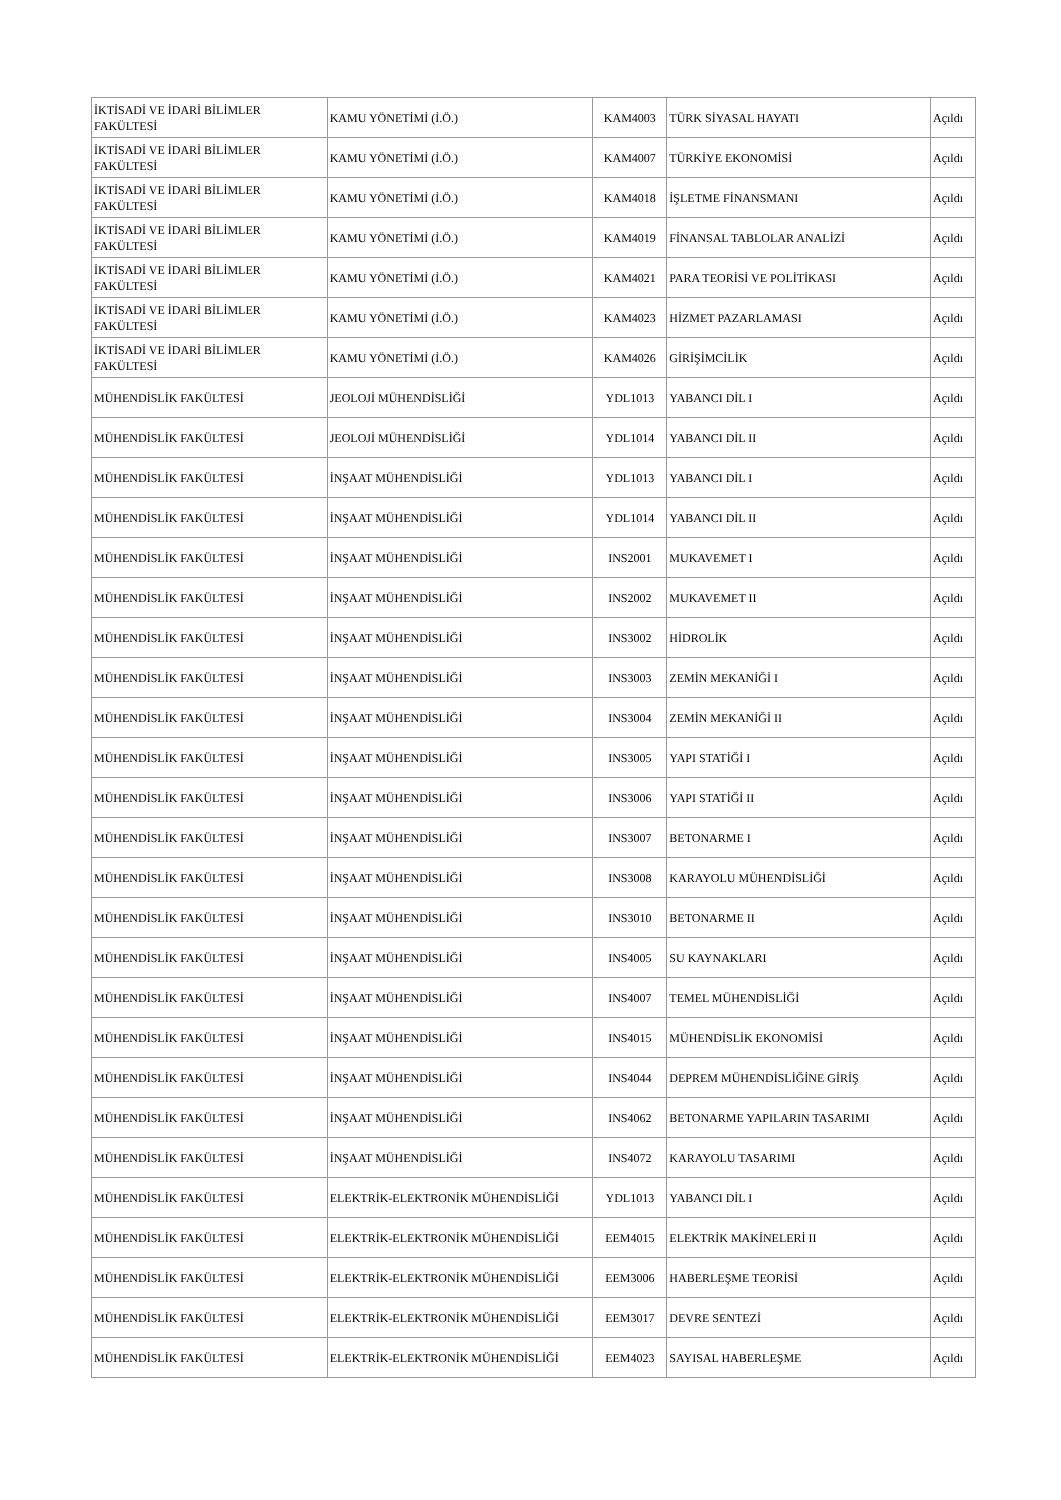| İKTİSADİ VE İDARİ BİLİMLER FAKÜLTESİ | KAMU YÖNETİMİ (İ.Ö.) | KAM4003 | TÜRK SİYASAL HAYATI | Açıldı |
| İKTİSADİ VE İDARİ BİLİMLER FAKÜLTESİ | KAMU YÖNETİMİ (İ.Ö.) | KAM4007 | TÜRKİYE EKONOMİSİ | Açıldı |
| İKTİSADİ VE İDARİ BİLİMLER FAKÜLTESİ | KAMU YÖNETİMİ (İ.Ö.) | KAM4018 | İŞLETME FİNANSMANI | Açıldı |
| İKTİSADİ VE İDARİ BİLİMLER FAKÜLTESİ | KAMU YÖNETİMİ (İ.Ö.) | KAM4019 | FİNANSAL TABLOLAR ANALİZİ | Açıldı |
| İKTİSADİ VE İDARİ BİLİMLER FAKÜLTESİ | KAMU YÖNETİMİ (İ.Ö.) | KAM4021 | PARA TEORİSİ VE POLİTİKASI | Açıldı |
| İKTİSADİ VE İDARİ BİLİMLER FAKÜLTESİ | KAMU YÖNETİMİ (İ.Ö.) | KAM4023 | HİZMET PAZARLAMASI | Açıldı |
| İKTİSADİ VE İDARİ BİLİMLER FAKÜLTESİ | KAMU YÖNETİMİ (İ.Ö.) | KAM4026 | GİRİŞİMCİLİK | Açıldı |
| MÜHENDİSLİK FAKÜLTESİ | JEOLOJİ MÜHENDİSLİĞİ | YDL1013 | YABANCI DİL I | Açıldı |
| MÜHENDİSLİK FAKÜLTESİ | JEOLOJİ MÜHENDİSLİĞİ | YDL1014 | YABANCI DİL II | Açıldı |
| MÜHENDİSLİK FAKÜLTESİ | İNŞAAT MÜHENDİSLİĞİ | YDL1013 | YABANCI DİL I | Açıldı |
| MÜHENDİSLİK FAKÜLTESİ | İNŞAAT MÜHENDİSLİĞİ | YDL1014 | YABANCI DİL II | Açıldı |
| MÜHENDİSLİK FAKÜLTESİ | İNŞAAT MÜHENDİSLİĞİ | INS2001 | MUKAVEMET I | Açıldı |
| MÜHENDİSLİK FAKÜLTESİ | İNŞAAT MÜHENDİSLİĞİ | INS2002 | MUKAVEMET II | Açıldı |
| MÜHENDİSLİK FAKÜLTESİ | İNŞAAT MÜHENDİSLİĞİ | INS3002 | HİDROLİK | Açıldı |
| MÜHENDİSLİK FAKÜLTESİ | İNŞAAT MÜHENDİSLİĞİ | INS3003 | ZEMİN MEKANİĞİ I | Açıldı |
| MÜHENDİSLİK FAKÜLTESİ | İNŞAAT MÜHENDİSLİĞİ | INS3004 | ZEMİN MEKANİĞİ II | Açıldı |
| MÜHENDİSLİK FAKÜLTESİ | İNŞAAT MÜHENDİSLİĞİ | INS3005 | YAPI STATİĞİ I | Açıldı |
| MÜHENDİSLİK FAKÜLTESİ | İNŞAAT MÜHENDİSLİĞİ | INS3006 | YAPI STATİĞİ II | Açıldı |
| MÜHENDİSLİK FAKÜLTESİ | İNŞAAT MÜHENDİSLİĞİ | INS3007 | BETONARME I | Açıldı |
| MÜHENDİSLİK FAKÜLTESİ | İNŞAAT MÜHENDİSLİĞİ | INS3008 | KARAYOLU MÜHENDİSLİĞİ | Açıldı |
| MÜHENDİSLİK FAKÜLTESİ | İNŞAAT MÜHENDİSLİĞİ | INS3010 | BETONARME II | Açıldı |
| MÜHENDİSLİK FAKÜLTESİ | İNŞAAT MÜHENDİSLİĞİ | INS4005 | SU KAYNAKLARI | Açıldı |
| MÜHENDİSLİK FAKÜLTESİ | İNŞAAT MÜHENDİSLİĞİ | INS4007 | TEMEL MÜHENDİSLİĞİ | Açıldı |
| MÜHENDİSLİK FAKÜLTESİ | İNŞAAT MÜHENDİSLİĞİ | INS4015 | MÜHENDİSLİK EKONOMİSİ | Açıldı |
| MÜHENDİSLİK FAKÜLTESİ | İNŞAAT MÜHENDİSLİĞİ | INS4044 | DEPREM MÜHENDİSLİĞİNE GİRİŞ | Açıldı |
| MÜHENDİSLİK FAKÜLTESİ | İNŞAAT MÜHENDİSLİĞİ | INS4062 | BETONARME YAPILARIN TASARIMI | Açıldı |
| MÜHENDİSLİK FAKÜLTESİ | İNŞAAT MÜHENDİSLİĞİ | INS4072 | KARAYOLU TASARIMI | Açıldı |
| MÜHENDİSLİK FAKÜLTESİ | ELEKTRİK-ELEKTRONİK MÜHENDİSLİĞİ | YDL1013 | YABANCI DİL I | Açıldı |
| MÜHENDİSLİK FAKÜLTESİ | ELEKTRİK-ELEKTRONİK MÜHENDİSLİĞİ | EEM4015 | ELEKTRİK MAKİNELERİ II | Açıldı |
| MÜHENDİSLİK FAKÜLTESİ | ELEKTRİK-ELEKTRONİK MÜHENDİSLİĞİ | EEM3006 | HABERLEŞME TEORİSİ | Açıldı |
| MÜHENDİSLİK FAKÜLTESİ | ELEKTRİK-ELEKTRONİK MÜHENDİSLİĞİ | EEM3017 | DEVRE SENTEZİ | Açıldı |
| MÜHENDİSLİK FAKÜLTESİ | ELEKTRİK-ELEKTRONİK MÜHENDİSLİĞİ | EEM4023 | SAYISAL HABERLEŞME | Açıldı |